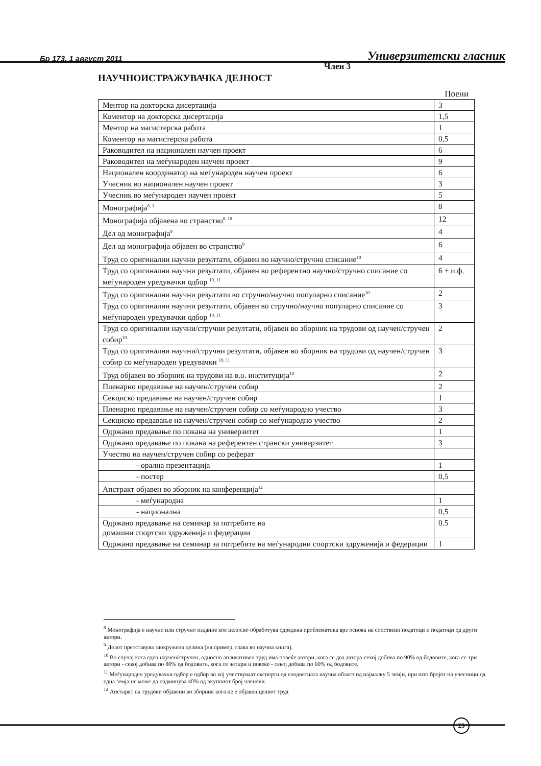Бр 173, 1 август 2011 Универзитетски гласник
Член 3
НАУЧНОИСТРАЖУВАЧКА ДЕЈНОСТ
Поени
| Ментор на докторска дисертација | 3 |
| Коментор на докторска дисертација | 1,5 |
| Ментор на магистерска работа | 1 |
| Коментор на магистерска работа | 0,5 |
| Раководител на национален научен проект | 6 |
| Раководител на меѓународен научен проект | 9 |
| Национален координатор на меѓународен научен проект | 6 |
| Учесник во национален научен проект | 3 |
| Учесник во меѓународен научен проект | 5 |
| Монографија<sup>8, 1</sup> | 8 |
| Монографија објавена во странство<sup>8, 10</sup> | 12 |
| Дел од монографија<sup>9</sup> | 4 |
| Дел од монографија објавен во странство<sup>9</sup> | 6 |
| Труд со оригинални научни резултати, објавен во научно/стручно списание<sup>10</sup> | 4 |
| Труд со оригинални научни резултати, објавен во референтно научно/стручно списание со меѓународен уредувачки одбор <sup>10, 11</sup> | 6 + и.ф. |
| Труд со оригинални научни резултати во стручно/научно популарно списание<sup>10</sup> | 2 |
| Труд со оригинални научни резултати, објавен во стручно/научно популарно списание со меѓународен уредувачки одбор <sup>10, 11</sup> | 3 |
| Труд со оригинални научни/стручни резултати, објавен во зборник на трудови од научен/стручен собир<sup>10</sup> | 2 |
| Труд со оригинални научни/стручни резултати, објавен во зборник на трудови од научен/стручен собир со меѓународен уредувачки <sup>10, 11</sup> | 3 |
| Труд објавен во зборник на трудови на в.о. институција<sup>10</sup> | 2 |
| Пленарно предавање на научен/стручен собир | 2 |
| Секциско предавање на научен/стручен собир | 1 |
| Пленарно предавање на научен/стручен собир со меѓународно учество | 3 |
| Секциско предавање на научен/стручен собир со меѓународно учество | 2 |
| Одржано предавање по покана на универзитет | 1 |
| Одржано предавање по покана на референтен странски универзитет | 3 |
| Учество на научен/стручен собир со реферат | |
| - орална презентација | 1 |
| - постер | 0,5 |
| Апстракт објавен во зборник на конференција<sup>12</sup> | |
| - меѓународна | 1 |
| - национална | 0,5 |
| Одржано предавање на семинар за потребите на домашни спортски здруженија и федерации | 0.5 |
| Одржано предавање на семинар за потребите на меѓународни спортски здруженија и федерации | 1 |
<sup>8</sup> Монографија е научно или стручно издание кое целосно обработува одредена проблематика врз основа на сопствени податоци и податоци од други автори.
<sup>9</sup> Делот претставува заокружена целина (на пример, глава во научна книга).
<sup>10</sup> Во случај кога еден научен/стручен, односно апликативен труд има повеќе автори, кога се два автора-секој добива по 90% од бодовите, кога се три автори - секој добива по 80% од бодовите, кога се четири и повеќе - секој добива по 60% од бодовите.
<sup>11</sup> Меѓународен уредувачки одбор е одбор во кој учествуваат експерти од соодветната научна област од најмалку 5 земји, при што бројот на учесници од една земја не може да надминува 40% од вкупниот број членови.
<sup>12</sup> Апстаркт на трудови објавени во зборник кога не е објавен целиот труд
23